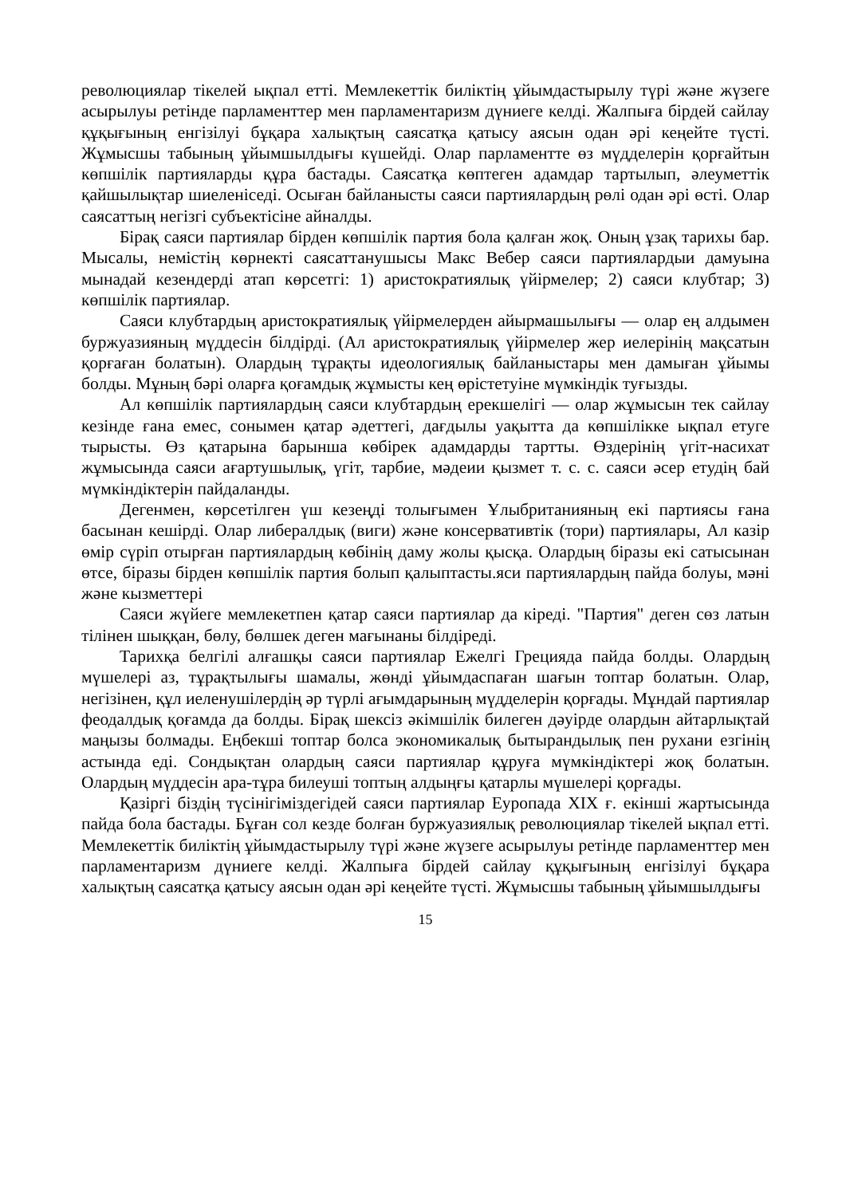революциялар тікелей ықпал етті. Мемлекеттік биліктің ұйымдастырылу түрі және жүзеге асырылуы ретінде парламенттер мен парламентаризм дүниеге келді. Жалпыға бірдей сайлау құқығының енгізілуі бұқара халықтың саясатқа қатысу аясын одан әрі кеңейте түсті. Жұмысшы табының ұйымшылдығы күшейді. Олар парламентте өз мүдделерін қорғайтын көпшілік партияларды құра бастады. Саясатқа көптеген адамдар тартылып, әлеуметтік қайшылықтар шиеленіседі. Осыған байланысты саяси партиялардың рөлі одан әрі өсті. Олар саясаттың негізгі субъектісіне айналды.
Бірақ саяси партиялар бірден көпшілік партия бола қалған жоқ. Оның ұзақ тарихы бар. Мысалы, немістің көрнекті саясаттанушысы Макс Вебер саяси партиялардыи дамуына мынадай кезендерді атап көрсетгі: 1) аристократиялық үйірмелер; 2) саяси клубтар; 3) көпшілік партиялар.
Саяси клубтардың аристократиялық үйірмелерден айырмашылығы — олар ең алдымен буржуазияның мүддесін білдірді. (Ал аристократиялық үйірмелер жер иелерінің мақсатын қорғаған болатын). Олардың тұрақты идеологиялық байланыстары мен дамыған ұйымы болды. Мұның бәрі оларға қоғамдық жұмысты кең өрістетуіне мүмкіндік туғызды.
Ал көпшілік партиялардың саяси клубтардың ерекшелігі — олар жұмысын тек сайлау кезінде ғана емес, сонымен қатар әдеттегі, дағдылы уақытта да көпшілікке ықпал етуге тырысты. Өз қатарына барынша көбірек адамдарды тартты. Өздерінің үгіт-насихат жұмысында саяси ағартушылық, үгіт, тарбие, мәдеии қызмет т. с. с. саяси әсер етудің бай мүмкіндіктерін пайдаланды.
Дегенмен, көрсетілген үш кезеңді толығымен Ұлыбританияның екі партиясы ғана басынан кешірді. Олар либералдық (виги) және консервативтік (тори) партиялары, Ал казір өмір сүріп отырған партиялардың көбінің даму жолы қысқа. Олардың біразы екі сатысынан өтсе, біразы бірден көпшілік партия болып қалыптасты.яси партиялардың пайда болуы, мәні және кызметтері
Саяси жүйеге мемлекетпен қатар саяси партиялар да кіреді. "Партия" деген сөз латын тілінен шыққан, бөлу, бөлшек деген мағынаны білдіреді.
Тарихқа белгілі алғашқы саяси партиялар Ежелгі Грецияда пайда болды. Олардың мүшелері аз, тұрақтылығы шамалы, жөнді ұйымдаспаған шағын топтар болатын. Олар, негізінен, құл иеленушілердің әр түрлі ағымдарының мүдделерін қорғады. Мұндай партиялар феодалдық қоғамда да болды. Бірақ шексіз әкімшілік билеген дәуірде олардын айтарлықтай маңызы болмады. Еңбекші топтар болса экономикалық бытырандылық пен рухани езгінің астында еді. Сондықтан олардың саяси партиялар құруға мүмкіндіктері жоқ болатын. Олардың мүддесін ара-тұра билеуші топтың алдыңғы қатарлы мүшелері қорғады.
Қазіргі біздің түсінігіміздегідей саяси партиялар Еуропада XIX ғ. екінші жартысында пайда бола бастады. Бұған сол кезде болған буржуазиялық революциялар тікелей ықпал етті. Мемлекеттік биліктің ұйымдастырылу түрі және жүзеге асырылуы ретінде парламенттер мен парламентаризм дүниеге келді. Жалпыға бірдей сайлау құқығының енгізілуі бұқара халықтың саясатқа қатысу аясын одан әрі кеңейте түсті. Жұмысшы табының ұйымшылдығы
15